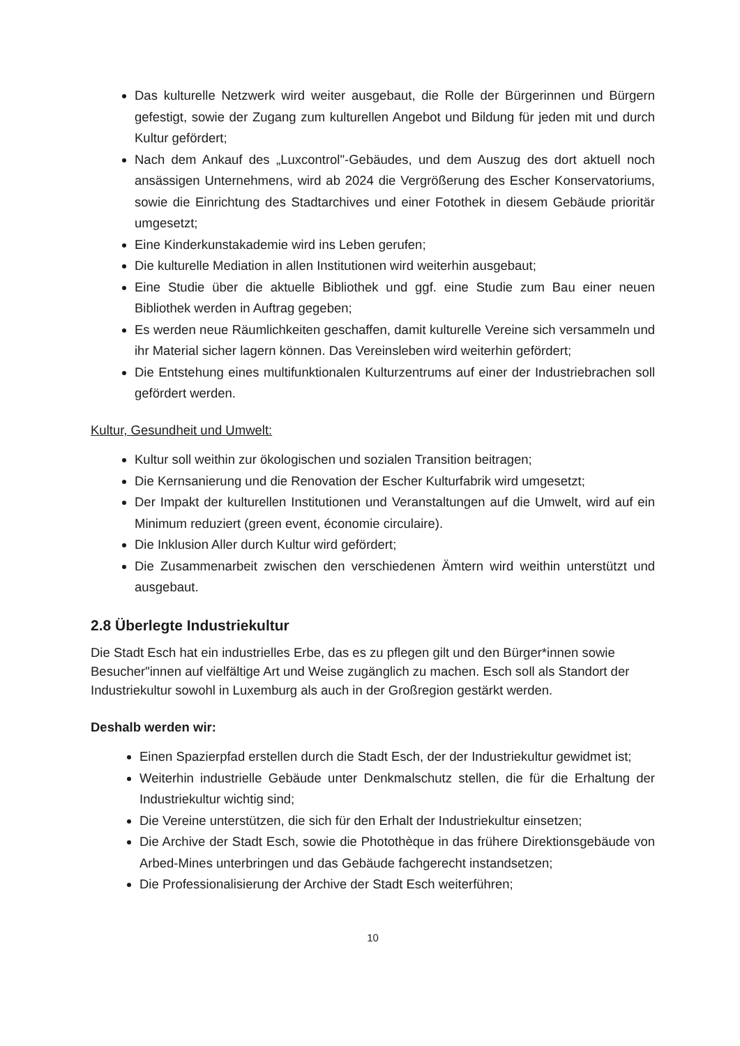Das kulturelle Netzwerk wird weiter ausgebaut, die Rolle der Bürgerinnen und Bürgern gefestigt, sowie der Zugang zum kulturellen Angebot und Bildung für jeden mit und durch Kultur gefördert;
Nach dem Ankauf des „Luxcontrol"-Gebäudes, und dem Auszug des dort aktuell noch ansässigen Unternehmens, wird ab 2024 die Vergrößerung des Escher Konservatoriums, sowie die Einrichtung des Stadtarchives und einer Fotothek in diesem Gebäude prioritär umgesetzt;
Eine Kinderkunstakademie wird ins Leben gerufen;
Die kulturelle Mediation in allen Institutionen wird weiterhin ausgebaut;
Eine Studie über die aktuelle Bibliothek und ggf. eine Studie zum Bau einer neuen Bibliothek werden in Auftrag gegeben;
Es werden neue Räumlichkeiten geschaffen, damit kulturelle Vereine sich versammeln und ihr Material sicher lagern können. Das Vereinsleben wird weiterhin gefördert;
Die Entstehung eines multifunktionalen Kulturzentrums auf einer der Industriebrachen soll gefördert werden.
Kultur, Gesundheit und Umwelt:
Kultur soll weithin zur ökologischen und sozialen Transition beitragen;
Die Kernsanierung und die Renovation der Escher Kulturfabrik wird umgesetzt;
Der Impakt der kulturellen Institutionen und Veranstaltungen auf die Umwelt, wird auf ein Minimum reduziert (green event, économie circulaire).
Die Inklusion Aller durch Kultur wird gefördert;
Die Zusammenarbeit zwischen den verschiedenen Ämtern wird weithin unterstützt und ausgebaut.
2.8 Überlegte Industriekultur
Die Stadt Esch hat ein industrielles Erbe, das es zu pflegen gilt und den Bürger*innen sowie Besucher"innen auf vielfältige Art und Weise zugänglich zu machen. Esch soll als Standort der Industriekultur sowohl in Luxemburg als auch in der Großregion gestärkt werden.
Deshalb werden wir:
Einen Spazierpfad erstellen durch die Stadt Esch, der der Industriekultur gewidmet ist;
Weiterhin industrielle Gebäude unter Denkmalschutz stellen, die für die Erhaltung der Industriekultur wichtig sind;
Die Vereine unterstützen, die sich für den Erhalt der Industriekultur einsetzen;
Die Archive der Stadt Esch, sowie die Photothèque in das frühere Direktionsgebäude von Arbed-Mines unterbringen und das Gebäude fachgerecht instandsetzen;
Die Professionalisierung der Archive der Stadt Esch weiterführen;
10